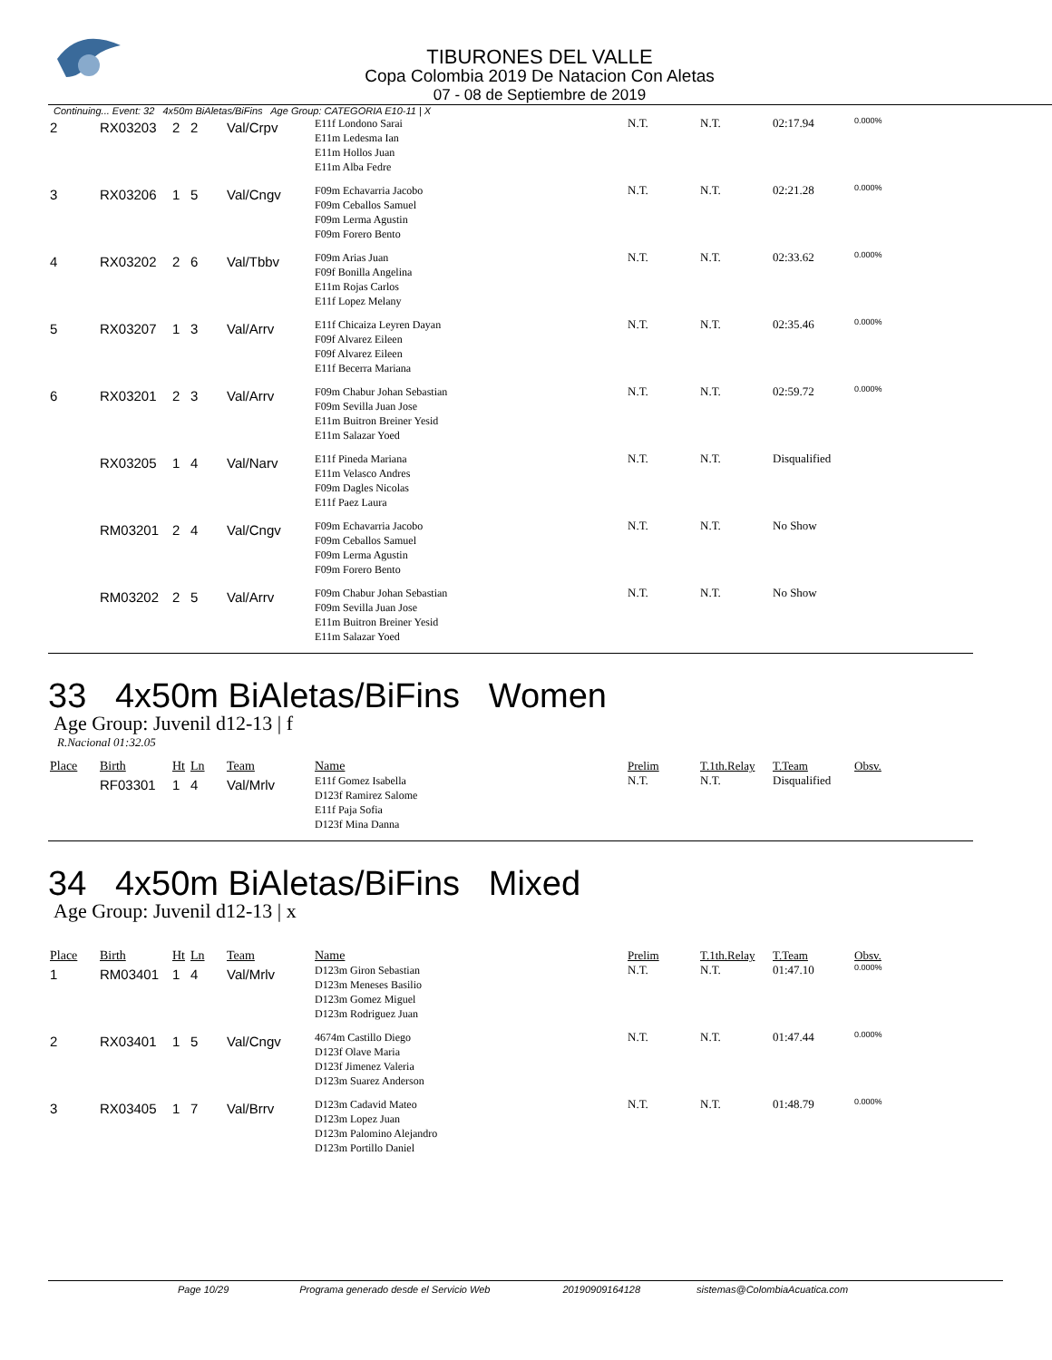TIBURONES DEL VALLE
Copa Colombia 2019 De Natacion Con Aletas
07 - 08 de Septiembre de 2019
Continuing... Event: 32 4x50m BiAletas/BiFins Age Group: CATEGORIA E10-11 | X
| 2 | RX03203 | 2 | 2 | Val/Crpv | E11f Londono Sarai E11m Ledesma Ian E11m Hollos Juan E11m Alba Fedre | N.T. | N.T. | 02:17.94 | 0.000% |
| 3 | RX03206 | 1 | 5 | Val/Cngv | F09m Echavarria Jacobo F09m Ceballos Samuel F09m Lerma Agustin F09m Forero Bento | N.T. | N.T. | 02:21.28 | 0.000% |
| 4 | RX03202 | 2 | 6 | Val/Tbbv | F09m Arias Juan F09f Bonilla Angelina E11m Rojas Carlos E11f Lopez Melany | N.T. | N.T. | 02:33.62 | 0.000% |
| 5 | RX03207 | 1 | 3 | Val/Arrv | E11f Chicaiza Leyren Dayan F09f Alvarez Eileen F09f Alvarez Eileen E11f Becerra Mariana | N.T. | N.T. | 02:35.46 | 0.000% |
| 6 | RX03201 | 2 | 3 | Val/Arrv | F09m Chabur Johan Sebastian F09m Sevilla Juan Jose E11m Buitron Breiner Yesid E11m Salazar Yoed | N.T. | N.T. | 02:59.72 | 0.000% |
| | RX03205 | 1 | 4 | Val/Narv | E11f Pineda Mariana E11m Velasco Andres F09m Dagles Nicolas E11f Paez Laura | N.T. | N.T. | Disqualified | |
| | RM03201 | 2 | 4 | Val/Cngv | F09m Echavarria Jacobo F09m Ceballos Samuel F09m Lerma Agustin F09m Forero Bento | N.T. | N.T. | No Show | |
| | RM03202 | 2 | 5 | Val/Arrv | F09m Chabur Johan Sebastian F09m Sevilla Juan Jose E11m Buitron Breiner Yesid E11m Salazar Yoed | N.T. | N.T. | No Show | |
33 4x50m BiAletas/BiFins Women
Age Group: Juvenil d12-13 | f
R.Nacional 01:32.05
| Place | Birth | Ht | Ln | Team | Name | Prelim | T.1th.Relay | T.Team | Obsv. |
| --- | --- | --- | --- | --- | --- | --- | --- | --- | --- |
| | RF03301 | 1 | 4 | Val/Mrlv | E11f Gomez Isabella D123f Ramirez Salome E11f Paja Sofia D123f Mina Danna | N.T. | N.T. | Disqualified | |
34 4x50m BiAletas/BiFins Mixed
Age Group: Juvenil d12-13 | x
| Place | Birth | Ht | Ln | Team | Name | Prelim | T.1th.Relay | T.Team | Obsv. |
| --- | --- | --- | --- | --- | --- | --- | --- | --- | --- |
| 1 | RM03401 | 1 | 4 | Val/Mrlv | D123m Giron Sebastian D123m Meneses Basilio D123m Gomez Miguel D123m Rodriguez Juan | N.T. | N.T. | 01:47.10 | 0.000% |
| 2 | RX03401 | 1 | 5 | Val/Cngv | 4674m Castillo Diego D123f Olave Maria D123f Jimenez Valeria D123m Suarez Anderson | N.T. | N.T. | 01:47.44 | 0.000% |
| 3 | RX03405 | 1 | 7 | Val/Brrv | D123m Cadavid Mateo D123m Lopez Juan D123m Palomino Alejandro D123m Portillo Daniel | N.T. | N.T. | 01:48.79 | 0.000% |
Page 10/29 Programa generado desde el Servicio Web 20190909164128 sistemas@ColombiaAcuatica.com